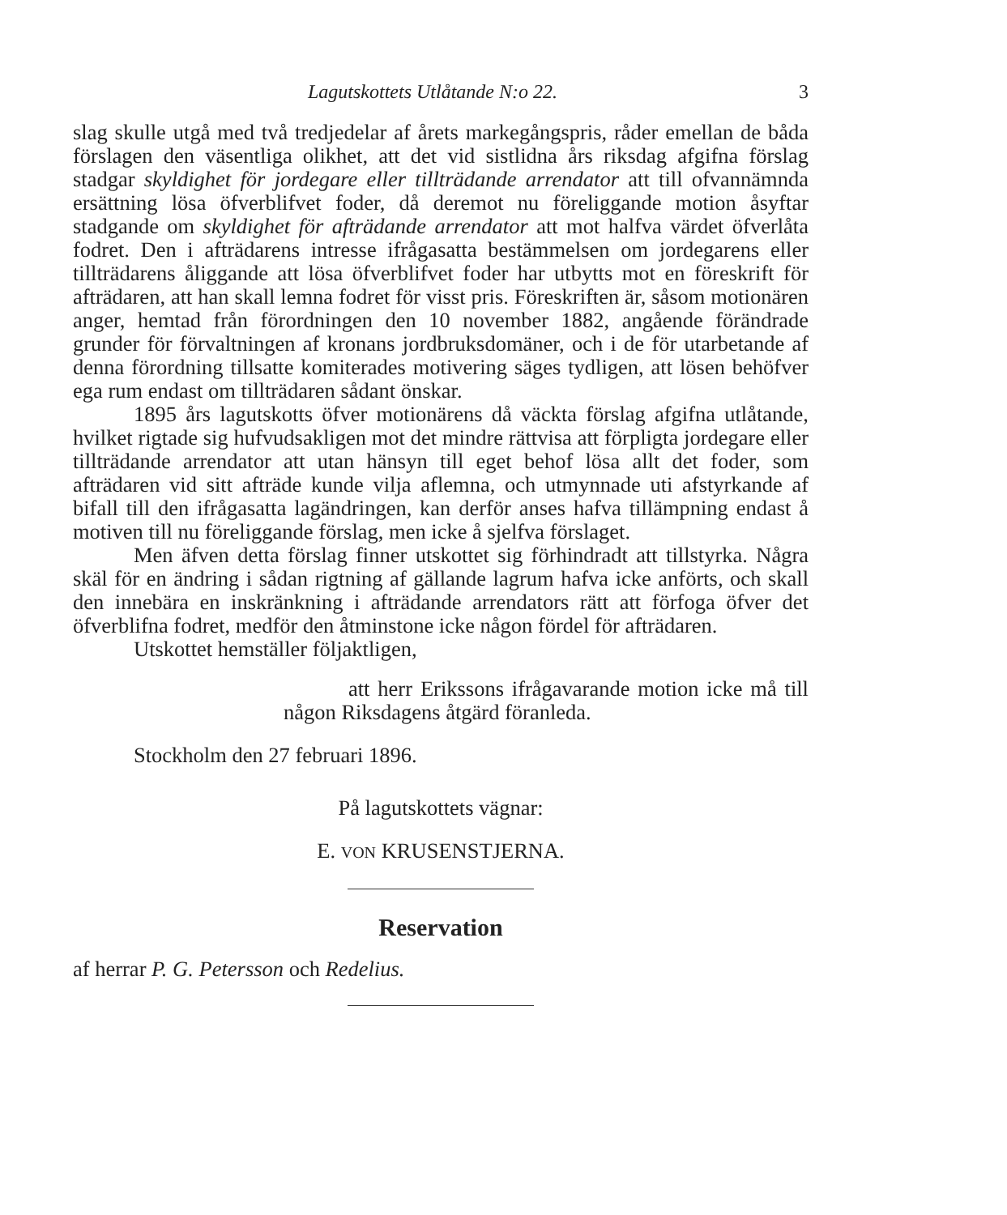Lagutskottets Utlåtande N:o 22. 3
slag skulle utgå med två tredjedelar af årets markegångspris, råder emellan de båda förslagen den väsentliga olikhet, att det vid sistlidna års riksdag afgifna förslag stadgar skyldighet för jordegare eller tillträdande arrendator att till ofvannämnda ersättning lösa öfverblifvet foder, då deremot nu föreliggande motion åsyftar stadgande om skyldighet för afträdande arrendator att mot halfva värdet öfverlåta fodret. Den i afträdarens intresse ifrågasatta bestämmelsen om jordegarens eller tillträdarens åliggande att lösa öfverblifvet foder har utbytts mot en föreskrift för afträdaren, att han skall lemna fodret för visst pris. Föreskriften är, såsom motionären anger, hemtad från förordningen den 10 november 1882, angående förändrade grunder för förvaltningen af kronans jordbruksdomäner, och i de för utarbetande af denna förordning tillsatte komiterades motivering säges tydligen, att lösen behöfver ega rum endast om tillträdaren sådant önskar.
1895 års lagutskotts öfver motionärens då väckta förslag afgifna utlåtande, hvilket rigtade sig hufvudsakligen mot det mindre rättvisa att förpligta jordegare eller tillträdande arrendator att utan hänsyn till eget behof lösa allt det foder, som afträdaren vid sitt afträde kunde vilja aflemna, och utmynnade uti afstyrkande af bifall till den ifrågasatta lagändringen, kan derför anses hafva tillämpning endast å motiven till nu föreliggande förslag, men icke å sjelfva förslaget.
Men äfven detta förslag finner utskottet sig förhindradt att tillstyrka. Några skäl för en ändring i sådan rigtning af gällande lagrum hafva icke anförts, och skall den innebära en inskränkning i afträdande arrendators rätt att förfoga öfver det öfverblifna fodret, medför den åtminstone icke någon fördel för afträdaren.
Utskottet hemställer följaktligen,
att herr Erikssons ifrågavarande motion icke må till någon Riksdagens åtgärd föranleda.
Stockholm den 27 februari 1896.
På lagutskottets vägnar:
E. VON KRUSENSTJERNA.
Reservation
af herrar P. G. Petersson och Redelius.